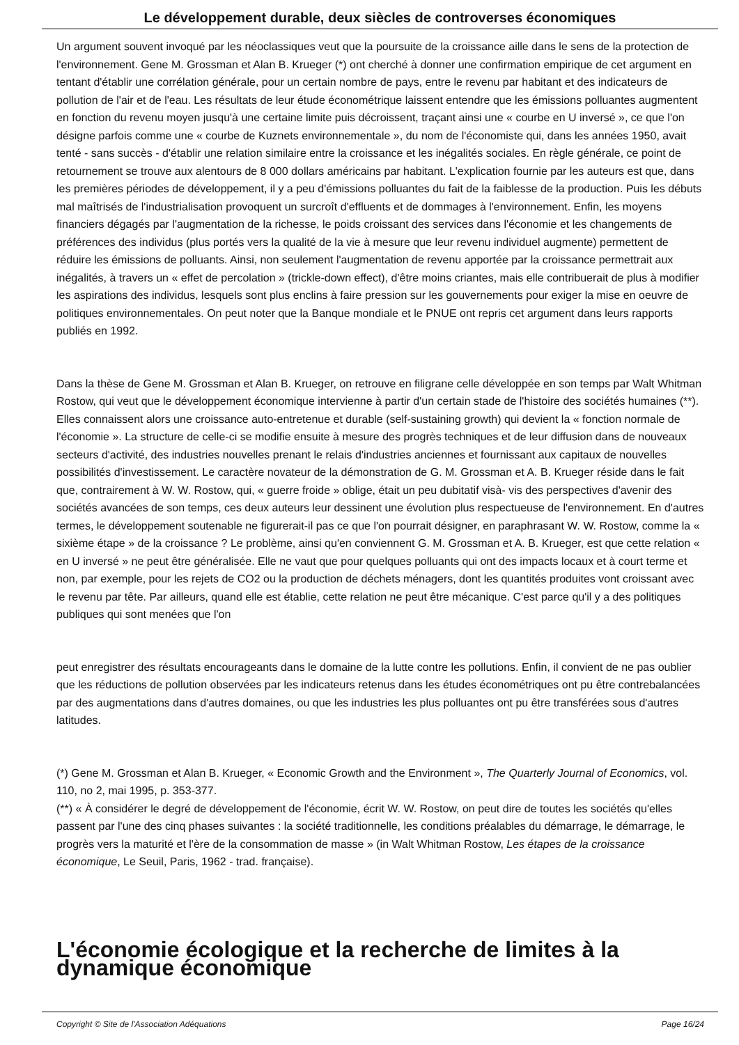Le développement durable, deux siècles de controverses économiques
Un argument souvent invoqué par les néoclassiques veut que la poursuite de la croissance aille dans le sens de la protection de l'environnement. Gene M. Grossman et Alan B. Krueger (*) ont cherché à donner une confirmation empirique de cet argument en tentant d'établir une corrélation générale, pour un certain nombre de pays, entre le revenu par habitant et des indicateurs de pollution de l'air et de l'eau. Les résultats de leur étude économétrique laissent entendre que les émissions polluantes augmentent en fonction du revenu moyen jusqu'à une certaine limite puis décroissent, traçant ainsi une « courbe en U inversé », ce que l'on désigne parfois comme une « courbe de Kuznets environnementale », du nom de l'économiste qui, dans les années 1950, avait tenté - sans succès - d'établir une relation similaire entre la croissance et les inégalités sociales. En règle générale, ce point de retournement se trouve aux alentours de 8 000 dollars américains par habitant. L'explication fournie par les auteurs est que, dans les premières périodes de développement, il y a peu d'émissions polluantes du fait de la faiblesse de la production. Puis les débuts mal maîtrisés de l'industrialisation provoquent un surcroît d'effluents et de dommages à l'environnement. Enfin, les moyens financiers dégagés par l'augmentation de la richesse, le poids croissant des services dans l'économie et les changements de préférences des individus (plus portés vers la qualité de la vie à mesure que leur revenu individuel augmente) permettent de réduire les émissions de polluants. Ainsi, non seulement l'augmentation de revenu apportée par la croissance permettrait aux inégalités, à travers un « effet de percolation » (trickle-down effect), d'être moins criantes, mais elle contribuerait de plus à modifier les aspirations des individus, lesquels sont plus enclins à faire pression sur les gouvernements pour exiger la mise en oeuvre de politiques environnementales. On peut noter que la Banque mondiale et le PNUE ont repris cet argument dans leurs rapports publiés en 1992.
Dans la thèse de Gene M. Grossman et Alan B. Krueger, on retrouve en filigrane celle développée en son temps par Walt Whitman Rostow, qui veut que le développement économique intervienne à partir d'un certain stade de l'histoire des sociétés humaines (**). Elles connaissent alors une croissance auto-entretenue et durable (self-sustaining growth) qui devient la « fonction normale de l'économie ». La structure de celle-ci se modifie ensuite à mesure des progrès techniques et de leur diffusion dans de nouveaux secteurs d'activité, des industries nouvelles prenant le relais d'industries anciennes et fournissant aux capitaux de nouvelles possibilités d'investissement. Le caractère novateur de la démonstration de G. M. Grossman et A. B. Krueger réside dans le fait que, contrairement à W. W. Rostow, qui, « guerre froide » oblige, était un peu dubitatif visà- vis des perspectives d'avenir des sociétés avancées de son temps, ces deux auteurs leur dessinent une évolution plus respectueuse de l'environnement. En d'autres termes, le développement soutenable ne figurerait-il pas ce que l'on pourrait désigner, en paraphrasant W. W. Rostow, comme la « sixième étape » de la croissance ? Le problème, ainsi qu'en conviennent G. M. Grossman et A. B. Krueger, est que cette relation « en U inversé » ne peut être généralisée. Elle ne vaut que pour quelques polluants qui ont des impacts locaux et à court terme et non, par exemple, pour les rejets de CO2 ou la production de déchets ménagers, dont les quantités produites vont croissant avec le revenu par tête. Par ailleurs, quand elle est établie, cette relation ne peut être mécanique. C'est parce qu'il y a des politiques publiques qui sont menées que l'on
peut enregistrer des résultats encourageants dans le domaine de la lutte contre les pollutions. Enfin, il convient de ne pas oublier que les réductions de pollution observées par les indicateurs retenus dans les études économétriques ont pu être contrebalancées par des augmentations dans d'autres domaines, ou que les industries les plus polluantes ont pu être transférées sous d'autres latitudes.
(*) Gene M. Grossman et Alan B. Krueger, « Economic Growth and the Environment », The Quarterly Journal of Economics, vol. 110, no 2, mai 1995, p. 353-377.
(**) « À considérer le degré de développement de l'économie, écrit W. W. Rostow, on peut dire de toutes les sociétés qu'elles passent par l'une des cinq phases suivantes : la société traditionnelle, les conditions préalables du démarrage, le démarrage, le progrès vers la maturité et l'ère de la consommation de masse » (in Walt Whitman Rostow, Les étapes de la croissance économique, Le Seuil, Paris, 1962 - trad. française).
L'économie écologique et la recherche de limites à la dynamique économique
Copyright © Site de l'Association Adéquations Page 16/24